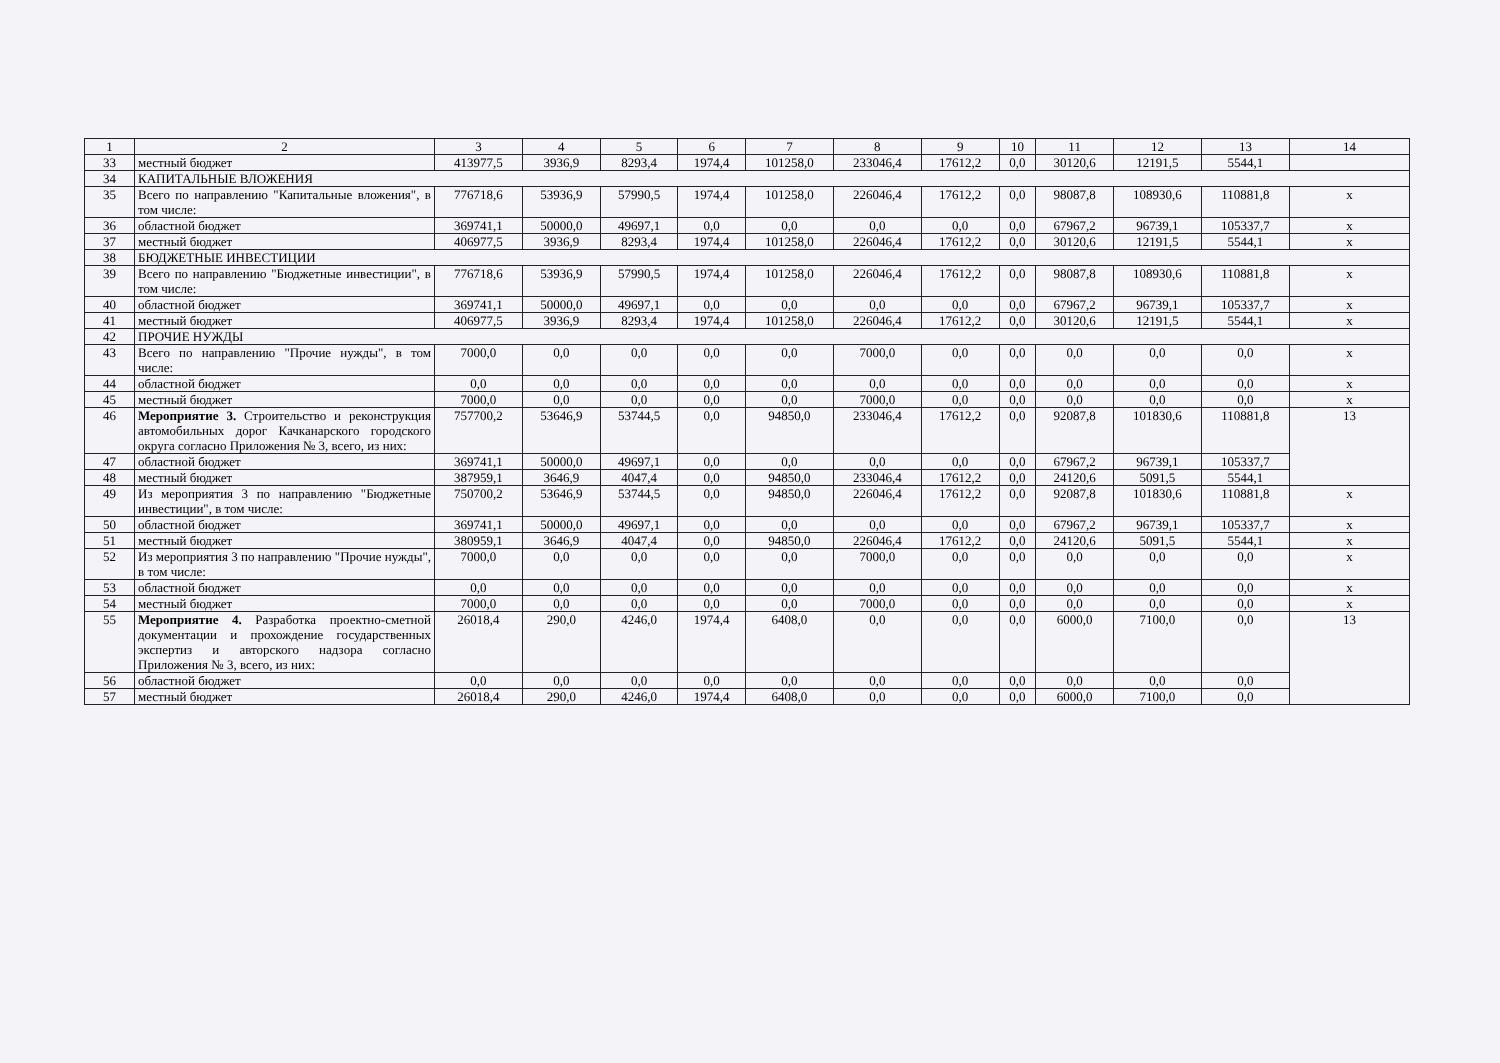| 1 | 2 | 3 | 4 | 5 | 6 | 7 | 8 | 9 | 10 | 11 | 12 | 13 | 14 |
| 33 | местный бюджет | 413977,5 | 3936,9 | 8293,4 | 1974,4 | 101258,0 | 233046,4 | 17612,2 | 0,0 | 30120,6 | 12191,5 | 5544,1 | |
| 34 | КАПИТАЛЬНЫЕ ВЛОЖЕНИЯ | | | | | | | | | | | | |
| 35 | Всего по направлению "Капитальные вложения", в том числе: | 776718,6 | 53936,9 | 57990,5 | 1974,4 | 101258,0 | 226046,4 | 17612,2 | 0,0 | 98087,8 | 108930,6 | 110881,8 | х |
| 36 | областной бюджет | 369741,1 | 50000,0 | 49697,1 | 0,0 | 0,0 | 0,0 | 0,0 | 0,0 | 67967,2 | 96739,1 | 105337,7 | х |
| 37 | местный бюджет | 406977,5 | 3936,9 | 8293,4 | 1974,4 | 101258,0 | 226046,4 | 17612,2 | 0,0 | 30120,6 | 12191,5 | 5544,1 | х |
| 38 | БЮДЖЕТНЫЕ ИНВЕСТИЦИИ | | | | | | | | | | | | |
| 39 | Всего по направлению "Бюджетные инвестиции", в том числе: | 776718,6 | 53936,9 | 57990,5 | 1974,4 | 101258,0 | 226046,4 | 17612,2 | 0,0 | 98087,8 | 108930,6 | 110881,8 | х |
| 40 | областной бюджет | 369741,1 | 50000,0 | 49697,1 | 0,0 | 0,0 | 0,0 | 0,0 | 0,0 | 67967,2 | 96739,1 | 105337,7 | х |
| 41 | местный бюджет | 406977,5 | 3936,9 | 8293,4 | 1974,4 | 101258,0 | 226046,4 | 17612,2 | 0,0 | 30120,6 | 12191,5 | 5544,1 | х |
| 42 | ПРОЧИЕ НУЖДЫ | | | | | | | | | | | | |
| 43 | Всего по направлению "Прочие нужды", в том числе: | 7000,0 | 0,0 | 0,0 | 0,0 | 0,0 | 7000,0 | 0,0 | 0,0 | 0,0 | 0,0 | 0,0 | х |
| 44 | областной бюджет | 0,0 | 0,0 | 0,0 | 0,0 | 0,0 | 0,0 | 0,0 | 0,0 | 0,0 | 0,0 | 0,0 | х |
| 45 | местный бюджет | 7000,0 | 0,0 | 0,0 | 0,0 | 0,0 | 7000,0 | 0,0 | 0,0 | 0,0 | 0,0 | 0,0 | х |
| 46 | Мероприятие 3. Строительство и реконструкция автомобильных дорог Качканарского городского округа согласно Приложения № 3, всего, из них: | 757700,2 | 53646,9 | 53744,5 | 0,0 | 94850,0 | 233046,4 | 17612,2 | 0,0 | 92087,8 | 101830,6 | 110881,8 | 13 |
| 47 | областной бюджет | 369741,1 | 50000,0 | 49697,1 | 0,0 | 0,0 | 0,0 | 0,0 | 0,0 | 67967,2 | 96739,1 | 105337,7 | |
| 48 | местный бюджет | 387959,1 | 3646,9 | 4047,4 | 0,0 | 94850,0 | 233046,4 | 17612,2 | 0,0 | 24120,6 | 5091,5 | 5544,1 | |
| 49 | Из мероприятия 3 по направлению "Бюджетные инвестиции", в том числе: | 750700,2 | 53646,9 | 53744,5 | 0,0 | 94850,0 | 226046,4 | 17612,2 | 0,0 | 92087,8 | 101830,6 | 110881,8 | х |
| 50 | областной бюджет | 369741,1 | 50000,0 | 49697,1 | 0,0 | 0,0 | 0,0 | 0,0 | 0,0 | 67967,2 | 96739,1 | 105337,7 | х |
| 51 | местный бюджет | 380959,1 | 3646,9 | 4047,4 | 0,0 | 94850,0 | 226046,4 | 17612,2 | 0,0 | 24120,6 | 5091,5 | 5544,1 | х |
| 52 | Из мероприятия 3 по направлению "Прочие нужды", в том числе: | 7000,0 | 0,0 | 0,0 | 0,0 | 0,0 | 7000,0 | 0,0 | 0,0 | 0,0 | 0,0 | 0,0 | х |
| 53 | областной бюджет | 0,0 | 0,0 | 0,0 | 0,0 | 0,0 | 0,0 | 0,0 | 0,0 | 0,0 | 0,0 | 0,0 | х |
| 54 | местный бюджет | 7000,0 | 0,0 | 0,0 | 0,0 | 0,0 | 7000,0 | 0,0 | 0,0 | 0,0 | 0,0 | 0,0 | х |
| 55 | Мероприятие 4. Разработка проектно-сметной документации и прохождение государственных экспертиз и авторского надзора согласно Приложения № 3, всего, из них: | 26018,4 | 290,0 | 4246,0 | 1974,4 | 6408,0 | 0,0 | 0,0 | 0,0 | 6000,0 | 7100,0 | 0,0 | 13 |
| 56 | областной бюджет | 0,0 | 0,0 | 0,0 | 0,0 | 0,0 | 0,0 | 0,0 | 0,0 | 0,0 | 0,0 | 0,0 | |
| 57 | местный бюджет | 26018,4 | 290,0 | 4246,0 | 1974,4 | 6408,0 | 0,0 | 0,0 | 0,0 | 6000,0 | 7100,0 | 0,0 | |